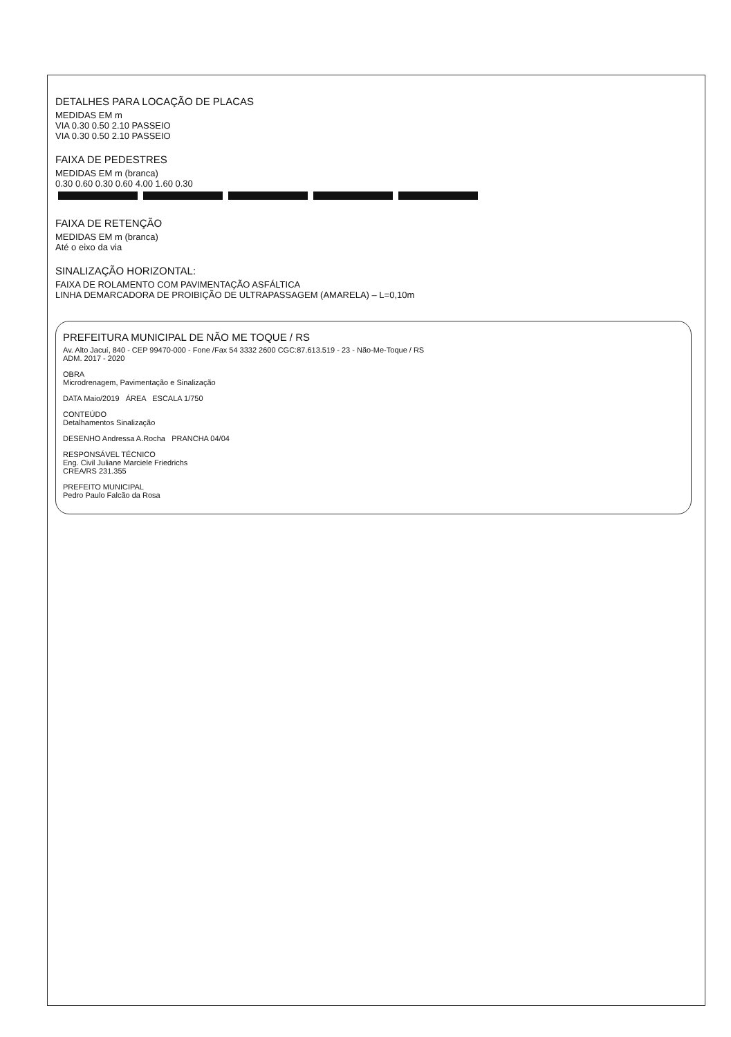DETALHES PARA LOCAÇÃO DE PLACAS
MEDIDAS EM m
VIA 0.30 0.50 2.10 PASSEIO
VIA 0.30 0.50 2.10 PASSEIO
FAIXA DE PEDESTRES
MEDIDAS EM m (branca)
0.30 0.60 0.30 0.60 4.00 1.60 0.30
FAIXA DE RETENÇÃO
MEDIDAS EM m (branca)
Até o eixo da via
SINALIZAÇÃO HORIZONTAL:
FAIXA DE ROLAMENTO COM PAVIMENTAÇÃO ASFÁLTICA
LINHA DEMARCADORA DE PROIBIÇÃO DE ULTRAPASSAGEM (AMARELA) – L=0,10m
PREFEITURA MUNICIPAL DE NÃO ME TOQUE / RS
Av. Alto Jacuí, 840 - CEP 99470-000 - Fone /Fax 54 3332 2600 CGC:87.613.519 - 23 - Não-Me-Toque / RS
ADM. 2017 - 2020
OBRA
Microdrenagem, Pavimentação e Sinalização
DATA Maio/2019 ÁREA ESCALA 1/750
CONTEÚDO
Detalhamentos Sinalização
DESENHO Andressa A.Rocha PRANCHA 04/04
RESPONSÁVEL TÉCNICO
Eng. Civil Juliane Marciele Friedrichs
CREA/RS 231.355
PREFEITO MUNICIPAL
Pedro Paulo Falcão da Rosa